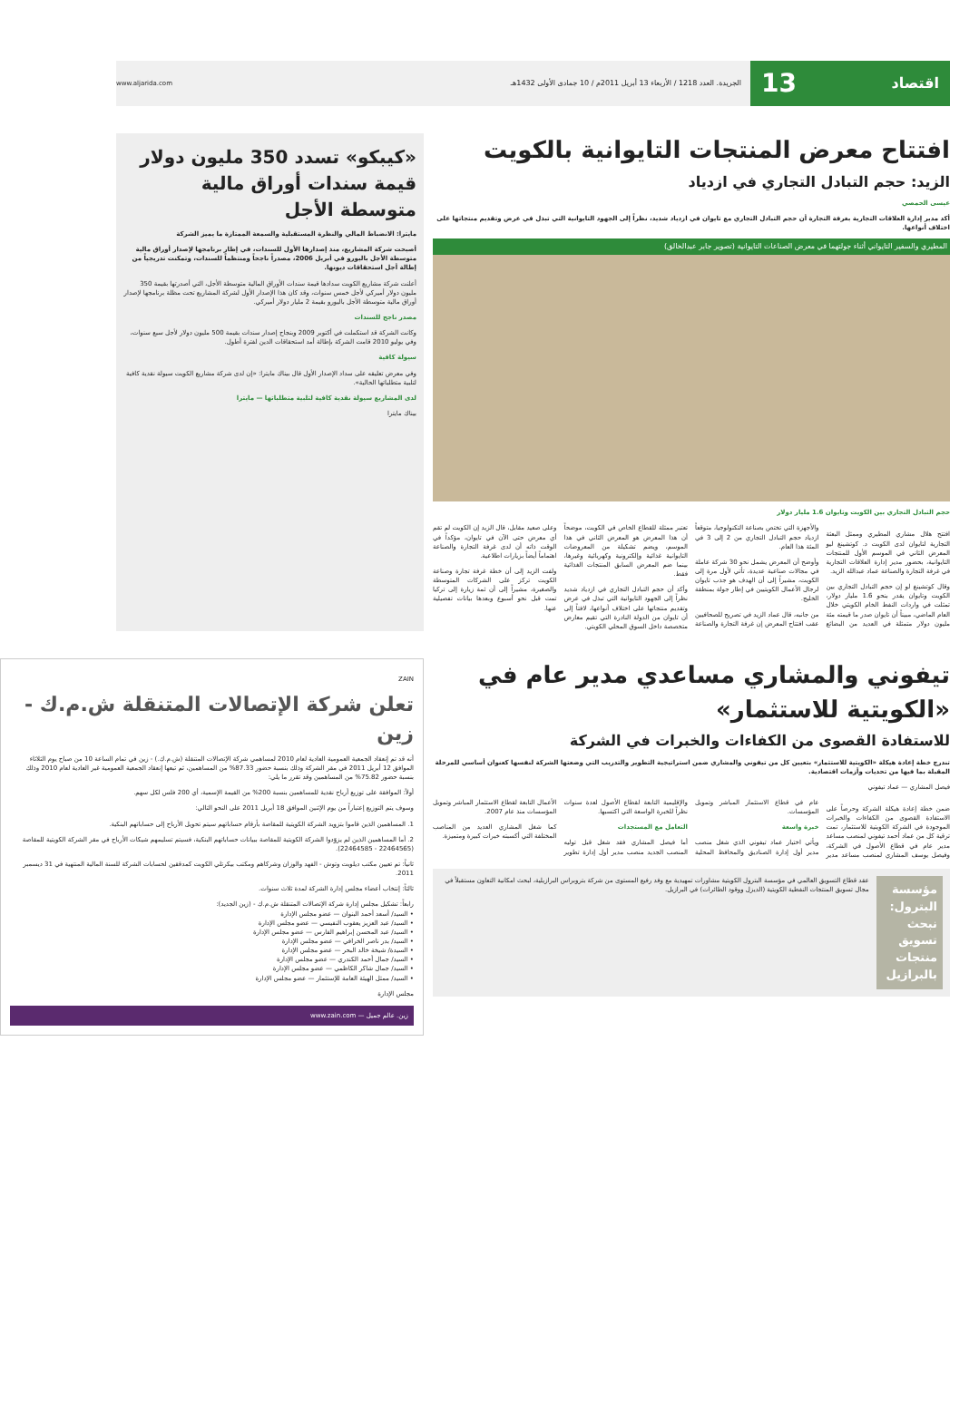اقتصاد 13
الجريدة. العدد 1218 / الأربعاء 13 أبريل 2011م / 10 جمادى الأولى 1432هـ
www.aljarida.com
افتتاح معرض المنتجات التايوانية بالكويت
الزيد: حجم التبادل التجاري في ازدياد
عيسى الحمصي
أكد مدير إدارة العلاقات التجارية بغرفة التجارة أن حجم التبادل التجاري مع تايوان في ازدياد شديد، نظراً إلى الجهود التايوانية التي تبذل في عرض وتقديم منتجاتها على اختلاف أنواعها.
المطيري والسفير التايواني أثناء جولتهما في معرض الصناعات التايوانية (تصوير جابر عبدالخالق)
حجم التبادل التجاري بين الكويت وتايوان 1.6 مليار دولار
افتتح هلال مشاري المطيري وممثل البعثة التجارية لتايوان لدى الكويت د. كوتشينغ ليو المعرض الثاني في الموسم الأول للمنتجات التايوانية، بحضور مدير إدارة العلاقات التجارية في غرفة التجارة والصناعة عماد عبدالله الزيد.
وقال كوتشينغ لو إن حجم التبادل التجاري بين الكويت وتايوان يقدر بنحو 1.6 مليار دولار، تمثلت في واردات النفط الخام الكويتي خلال العام الماضي، مبيناً أن تايوان صدر ما قيمته مئة مليون دولار متمثلة في العديد من البضائع والأجهزة التي تختص بصناعة التكنولوجيا، متوقعاً ازدياد حجم التبادل التجاري من 2 إلى 3 في المئة هذا العام.
وأوضح أن المعرض يشمل نحو 30 شركة عاملة في مجالات صناعية عديدة، تأتي لأول مرة إلى الكويت، مشيراً إلى أن الهدف هو جذب تايوان لرجال الأعمال الكويتيين في إطار جولة بمنطقة الخليج.
من جانبه، قال عماد الزيد في تصريح للصحافيين عقب افتتاح المعرض إن غرفة التجارة والصناعة تعتبر ممثلة للقطاع الخاص في الكويت، موضحاً أن هذا المعرض هو المعرض الثاني في هذا الموسم، ويضم تشكيلة من المعروضات التايوانية غذائية وإلكترونية وكهربائية وغيرها، بينما ضم المعرض السابق المنتجات الغذائية فقط.
وأكد أن حجم التبادل التجاري في ازدياد شديد نظراً إلى الجهود التايوانية التي تبذل في عرض وتقديم منتجاتها على اختلاف أنواعها، لافتاً إلى أن تايوان من الدولة النادرة التي تقيم معارض متخصصة داخل السوق المحلي الكويتي.
وعلى صعيد مقابل، قال الزيد إن الكويت لم تقم أي معرض حتى الآن في تايوان، مؤكداً في الوقت ذاته أن لدى غرفة التجارة والصناعة اهتماماً أيضاً بزيارات اطلاعية.
ولفت الزيد إلى أن خطة غرفة تجارة وصناعة الكويت تركز على الشركات المتوسطة والصغيرة، مشيراً إلى أن ثمة زيارة إلى تركيا تمت قبل نحو أسبوع وبعدها بيانات تفصيلية عنها.
«كيبكو» تسدد 350 مليون دولار قيمة سندات أوراق مالية متوسطة الأجل
مايترا: الانضباط المالي والنظرة المستقبلية والسمعة الممتازة ما يميز الشركة
أصبحت شركة المشاريع، منذ إصدارها الأول للسندات، في إطار برنامجها لإصدار أوراق مالية متوسطة الأجل باليورو في أبريل 2006، مصدراً ناجحاً ومنتظماً للسندات، وتمكنت تدريجياً من إطالة أجل استحقاقات ديونها.
أعلنت شركة مشاريع الكويت سدادها قيمة سندات الأوراق المالية متوسطة الأجل، التي أصدرتها بقيمة 350 مليون دولار أميركي لأجل خمس سنوات، وقد كان هذا الإصدار الأول لشركة المشاريع تحت مظلة برنامجها لإصدار أوراق مالية متوسطة الأجل باليورو بقيمة 2 مليار دولار أميركي.
مصدر ناجح للسندات
وكانت الشركة قد استكملت في أكتوبر 2009 وبنجاح إصدار سندات بقيمة 500 مليون دولار لأجل سبع سنوات، وفي يوليو 2010 قامت الشركة بإطالة أمد استحقاقات الدين لفترة أطول.
سيولة كافية
وفي معرض تعليقه على سداد الإصدار الأول قال بيناك مايترا: «إن لدى شركة مشاريع الكويت سيولة نقدية كافية لتلبية متطلباتها الحالية».
لدى المشاريع سيولة نقدية كافية لتلبية متطلباتها — مايترا
بيناك مايترا
تيفوني والمشاري مساعدي مدير عام في «الكويتية للاستثمار»
للاستفادة القصوى من الكفاءات والخبرات في الشركة
تندرج خطة إعادة هيكلة «الكويتية للاستثمار» بتعيين كل من تيفوني والمشاري ضمن استراتيجية التطوير والتدريب التي وضعتها الشركة لنفسها كعنوان أساسي للمرحلة المقبلة بما فيها من تحديات وأزمات اقتصادية.
فيصل المشاري — عماد تيفوني
ضمن خطة إعادة هيكلة الشركة وحرصاً على الاستفادة القصوى من الكفاءات والخبرات الموجودة في الشركة الكويتية للاستثمار، تمت ترقية كل من عماد أحمد تيفوني لمنصب مساعد مدير عام في قطاع الأصول في الشركة، وفيصل يوسف المشاري لمنصب مساعد مدير عام في قطاع الاستثمار المباشر وتمويل المؤسسات.
خبرة واسعة
ويأتي اختيار عماد تيفوني الذي شغل منصب مدير أول إدارة الصناديق والمحافظ المحلية والإقليمية التابعة لقطاع الأصول لعدة سنوات نظراً للخبرة الواسعة التي اكتسبها.
التعامل مع المستجدات
أما فيصل المشاري فقد شغل قبل توليه المنصب الجديد منصب مدير أول إدارة تطوير الأعمال التابعة لقطاع الاستثمار المباشر وتمويل المؤسسات منذ عام 2007.
كما شغل المشاري العديد من المناصب المختلفة التي أكسبته خبرات كبيرة ومتميزة.
مؤسسة البترول: نبحث تسويق منتجات بالبرازيل
عقد قطاع التسويق العالمي في مؤسسة البترول الكويتية مشاورات تمهيدية مع وفد رفيع المستوى من شركة بتروبراس البرازيلية، لبحث امكانية التعاون مستقبلاً في مجال تسويق المنتجات النفطية الكويتية (الديزل ووقود الطائرات) في البرازيل.
ZAIN
تعلن شركة الإتصالات المتنقلة ش.م.ك - زين
أنه قد تم إنعقاد الجمعية العمومية العادية لعام 2010 لمساهمي شركة الإتصالات المتنقلة (ش.م.ك.) - زين في تمام الساعة 10 من صباح يوم الثلاثاء الموافق 12 أبريل 2011 في مقر الشركة وذلك بنسبة حضور 87.33% من المساهمين، ثم تبعها إنعقاد الجمعية العمومية غير العادية لعام 2010 وذلك بنسبة حضور 75.82% من المساهمين وقد تقرر ما يلي:
أولاً: الموافقة على توزيع أرباح نقدية للمساهمين بنسبة 200% من القيمة الإسمية، أي 200 فلس لكل سهم.
وسوف يتم التوزيع إعتباراً من يوم الإثنين الموافق 18 أبريل 2011 على النحو التالي:
1. المساهمين الذين قاموا بتزويد الشركة الكويتية للمقاصة بأرقام حساباتهم سيتم تحويل الأرباح إلى حساباتهم البنكية.
2. أما المساهمين الذين لم يزوّدوا الشركة الكويتية للمقاصة ببيانات حساباتهم البنكية، فسيتم تسليمهم شيكات الأرباح في مقر الشركة الكويتية للمقاصة (22464565 - 22464585).
ثانياً: تم تعيين مكتب ديلويت وتوش - الفهد والوزان وشركاهم ومكتب بيكرتلي الكويت كمدققين لحسابات الشركة للسنة المالية المنتهية في 31 ديسمبر 2011.
ثالثاً: إنتخاب أعضاء مجلس إدارة الشركة لمدة ثلاث سنوات.
رابعاً: تشكيل مجلس إدارة شركة الإتصالات المتنقلة ش.م.ك - (زين الجديد):
• السيد/ أسعد أحمد البنوان — عضو مجلس الإدارة
• السيد/ عبد العزيز يعقوب النفيسي — عضو مجلس الإدارة
• السيد/ عبد المحسن إبراهيم الفارس — عضو مجلس الإدارة
• السيد/ بدر ناصر الخرافي — عضو مجلس الإدارة
• السيدة/ شيخة خالد البحر — عضو مجلس الإدارة
• السيد/ جمال أحمد الكندري — عضو مجلس الإدارة
• السيد/ جمال شاكر الكاظمي — عضو مجلس الإدارة
• السيد/ ممثل الهيئة العامة للإستثمار — عضو مجلس الإدارة
مجلس الإدارة
زين. عالم جميل — www.zain.com